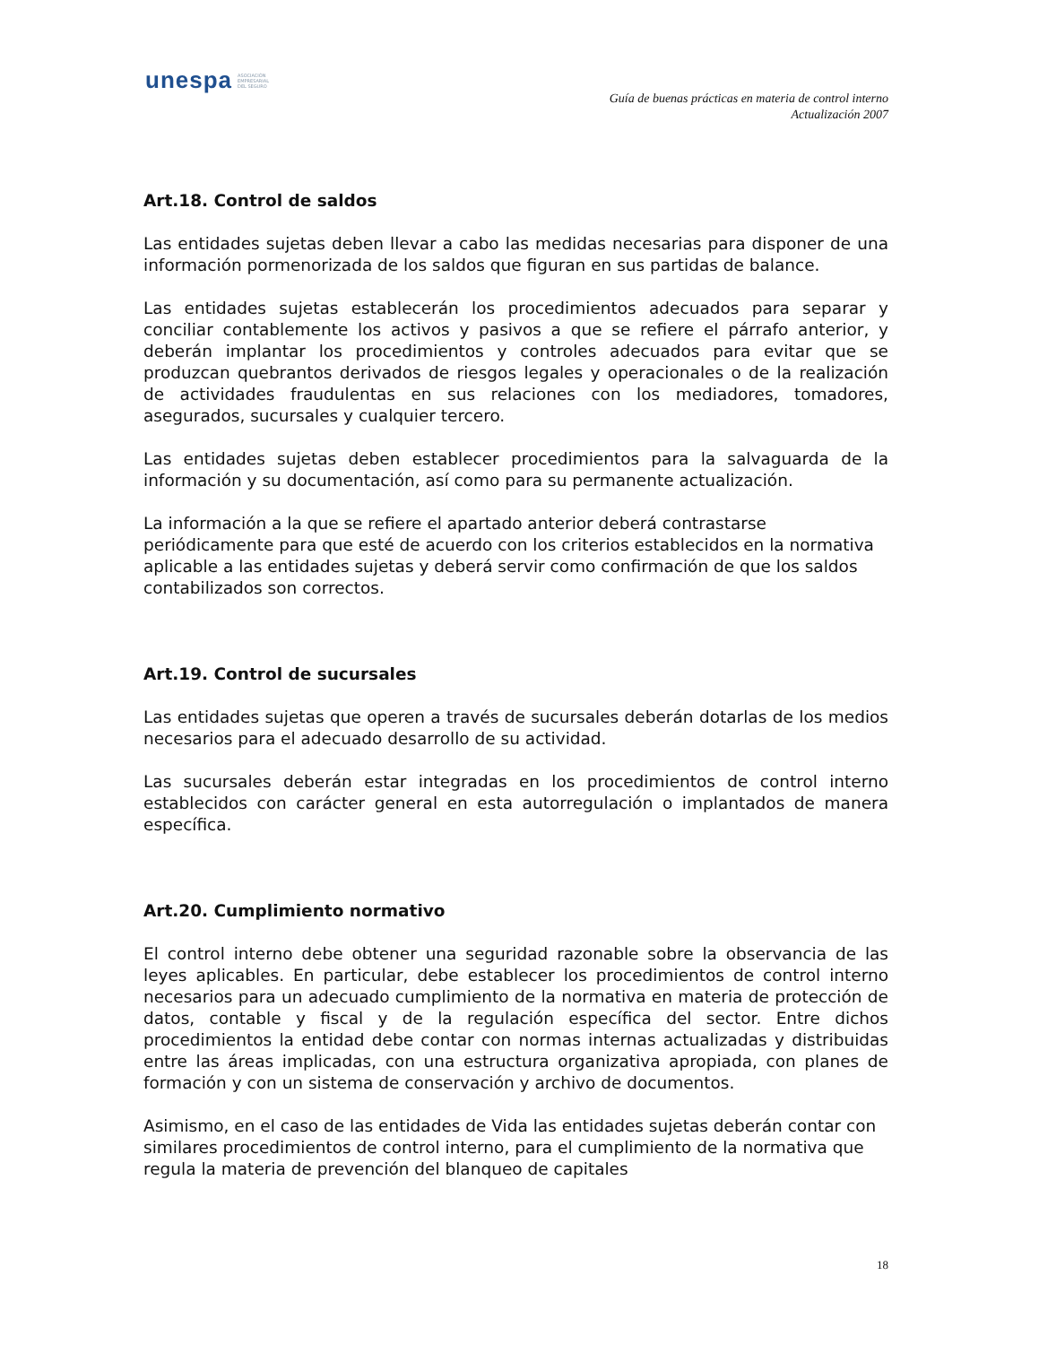unespa ASOCIACIÓN
EMPRESARIAL
DEL SEGURO
Guía de buenas prácticas en materia de control interno
Actualización 2007
Art.18. Control de saldos
Las entidades sujetas deben llevar a cabo las medidas necesarias para disponer de una información pormenorizada de los saldos que figuran en sus partidas de balance.
Las entidades sujetas establecerán los procedimientos adecuados para separar y conciliar contablemente los activos y pasivos a que se refiere el párrafo anterior, y deberán implantar los procedimientos y controles adecuados para evitar que se produzcan quebrantos derivados de riesgos legales y operacionales o de la realización de actividades fraudulentas en sus relaciones con los mediadores, tomadores, asegurados, sucursales y cualquier tercero.
Las entidades sujetas deben establecer procedimientos para la salvaguarda de la información y su documentación, así como para su permanente actualización.
La información a la que se refiere el apartado anterior deberá contrastarse periódicamente para que esté de acuerdo con los criterios establecidos en la normativa aplicable a las entidades sujetas y deberá servir como confirmación de que los saldos contabilizados son correctos.
Art.19. Control de sucursales
Las entidades sujetas que operen a través de sucursales deberán dotarlas de los medios necesarios para el adecuado desarrollo de su actividad.
Las sucursales deberán estar integradas en los procedimientos de control interno establecidos con carácter general en esta autorregulación o implantados de manera específica.
Art.20. Cumplimiento normativo
El control interno debe obtener una seguridad razonable sobre la observancia de las leyes aplicables. En particular, debe establecer los procedimientos de control interno necesarios para un adecuado cumplimiento de la normativa en materia de protección de datos, contable y fiscal y de la regulación específica del sector. Entre dichos procedimientos la entidad debe contar con normas internas actualizadas y distribuidas entre las áreas implicadas, con una estructura organizativa apropiada, con planes de formación y con un sistema de conservación y archivo de documentos.
Asimismo, en el caso de las entidades de Vida las entidades sujetas deberán contar con similares procedimientos de control interno, para el cumplimiento de la normativa que regula la materia de prevención del blanqueo de capitales
18